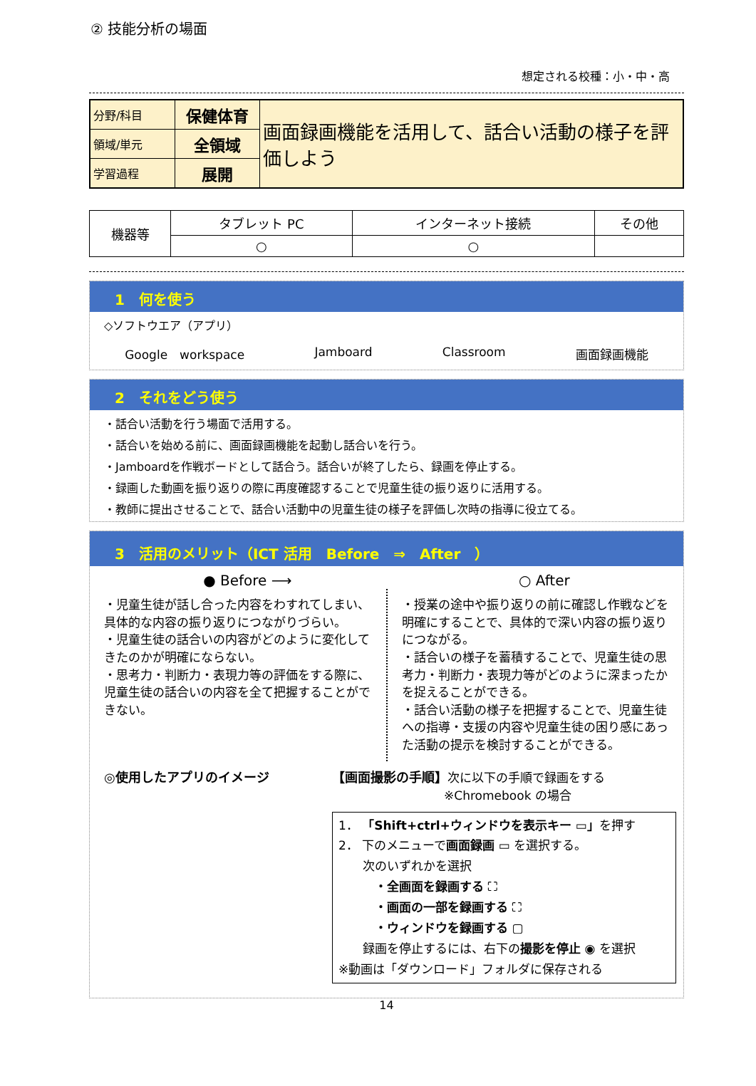② 技能分析の場面
想定される校種：小・中・高
| 分野/科目 | 保健体育 | 画面録画機能を活用して、話合い活動の様子を評価しよう |
| 領域/単元 | 全領域 | |
| 学習過程 | 展開 | |
| 機器等 | タブレット PC | インターネット接続 | その他 |
| | ○ | ○ | |
1　何を使う
◇ソフトウエア（アプリ）
Google　workspace Jamboard Classroom 画面録画機能
2　それをどう使う
・話合い活動を行う場面で活用する。
・話合いを始める前に、画面録画機能を起動し話合いを行う。
・Jamboardを作戦ボードとして話合う。話合いが終了したら、録画を停止する。
・録画した動画を振り返りの際に再度確認することで児童生徒の振り返りに活用する。
・教師に提出させることで、話合い活動中の児童生徒の様子を評価し次時の指導に役立てる。
3　活用のメリット（ICT 活用　Before　⇒　After　）
● Before ⟶ ○ After
・児童生徒が話し合った内容をわすれてしまい、具体的な内容の振り返りにつながりづらい。
・児童生徒の話合いの内容がどのように変化してきたのかが明確にならない。
・思考力・判断力・表現力等の評価をする際に、児童生徒の話合いの内容を全て把握することができない。
・授業の途中や振り返りの前に確認し作戦などを明確にすることで、具体的で深い内容の振り返りにつながる。
・話合いの様子を蓄積することで、児童生徒の思考力・判断力・表現力等がどのように深まったかを捉えることができる。
・話合い活動の様子を把握することで、児童生徒への指導・支援の内容や児童生徒の困り感にあった活動の提示を検討することができる。
◎使用したアプリのイメージ 【画面撮影の手順】次に以下の手順で録画をする
※Chromebook の場合
1． 「Shift+ctrl+ウィンドウを表示キー ▭」を押す
2． 下のメニューで画面録画 ▭ を選択する。
　　次のいずれかを選択
　　　・全画面を録画する ⛶
　　　・画面の一部を録画する ⛶
　　　・ウィンドウを録画する ▢
　　録画を停止するには、右下の撮影を停止 ◉ を選択
※動画は「ダウンロード」フォルダに保存される
14